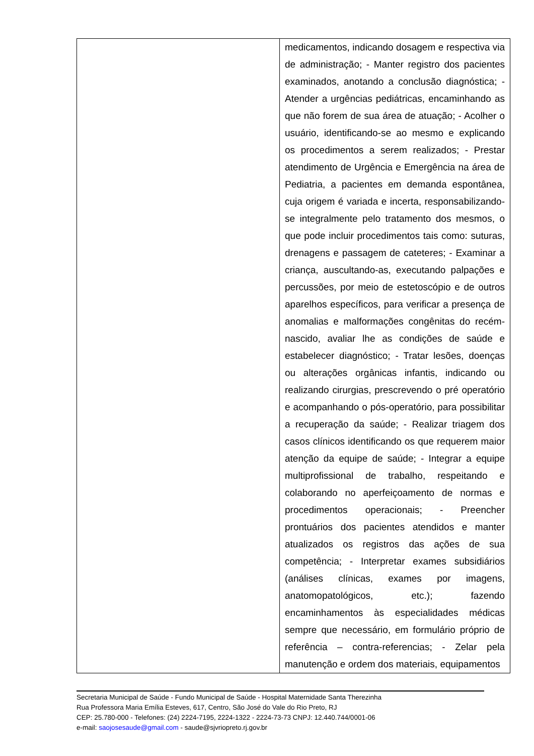| | medicamentos, indicando dosagem e respectiva via de administração; - Manter registro dos pacientes examinados, anotando a conclusão diagnóstica; - Atender a urgências pediátricas, encaminhando as que não forem de sua área de atuação; - Acolher o usuário, identificando-se ao mesmo e explicando os procedimentos a serem realizados; - Prestar atendimento de Urgência e Emergência na área de Pediatria, a pacientes em demanda espontânea, cuja origem é variada e incerta, responsabilizando-se integralmente pelo tratamento dos mesmos, o que pode incluir procedimentos tais como: suturas, drenagens e passagem de cateteres; - Examinar a criança, auscultando-as, executando palpações e percussões, por meio de estetoscópio e de outros aparelhos específicos, para verificar a presença de anomalias e malformações congênitas do recém-nascido, avaliar lhe as condições de saúde e estabelecer diagnóstico; - Tratar lesões, doenças ou alterações orgânicas infantis, indicando ou realizando cirurgias, prescrevendo o pré operatório e acompanhando o pós-operatório, para possibilitar a recuperação da saúde; - Realizar triagem dos casos clínicos identificando os que requerem maior atenção da equipe de saúde; - Integrar a equipe multiprofissional de trabalho, respeitando e colaborando no aperfeiçoamento de normas e procedimentos operacionais; - Preencher prontuários dos pacientes atendidos e manter atualizados os registros das ações de sua competência; - Interpretar exames subsidiários (análises clínicas, exames por imagens, anatomopatológicos, etc.); fazendo encaminhamentos às especialidades médicas sempre que necessário, em formulário próprio de referência – contra-referencias; - Zelar pela manutenção e ordem dos materiais, equipamentos |
Secretaria Municipal de Saúde - Fundo Municipal de Saúde - Hospital Maternidade Santa Therezinha
Rua Professora Maria Emília Esteves, 617, Centro, São José do Vale do Rio Preto, RJ
CEP: 25.780-000 - Telefones: (24) 2224-7195, 2224-1322 - 2224-73-73 CNPJ: 12.440.744/0001-06
e-mail: saojosesaude@gmail.com - saude@sjvriopreto.rj.gov.br